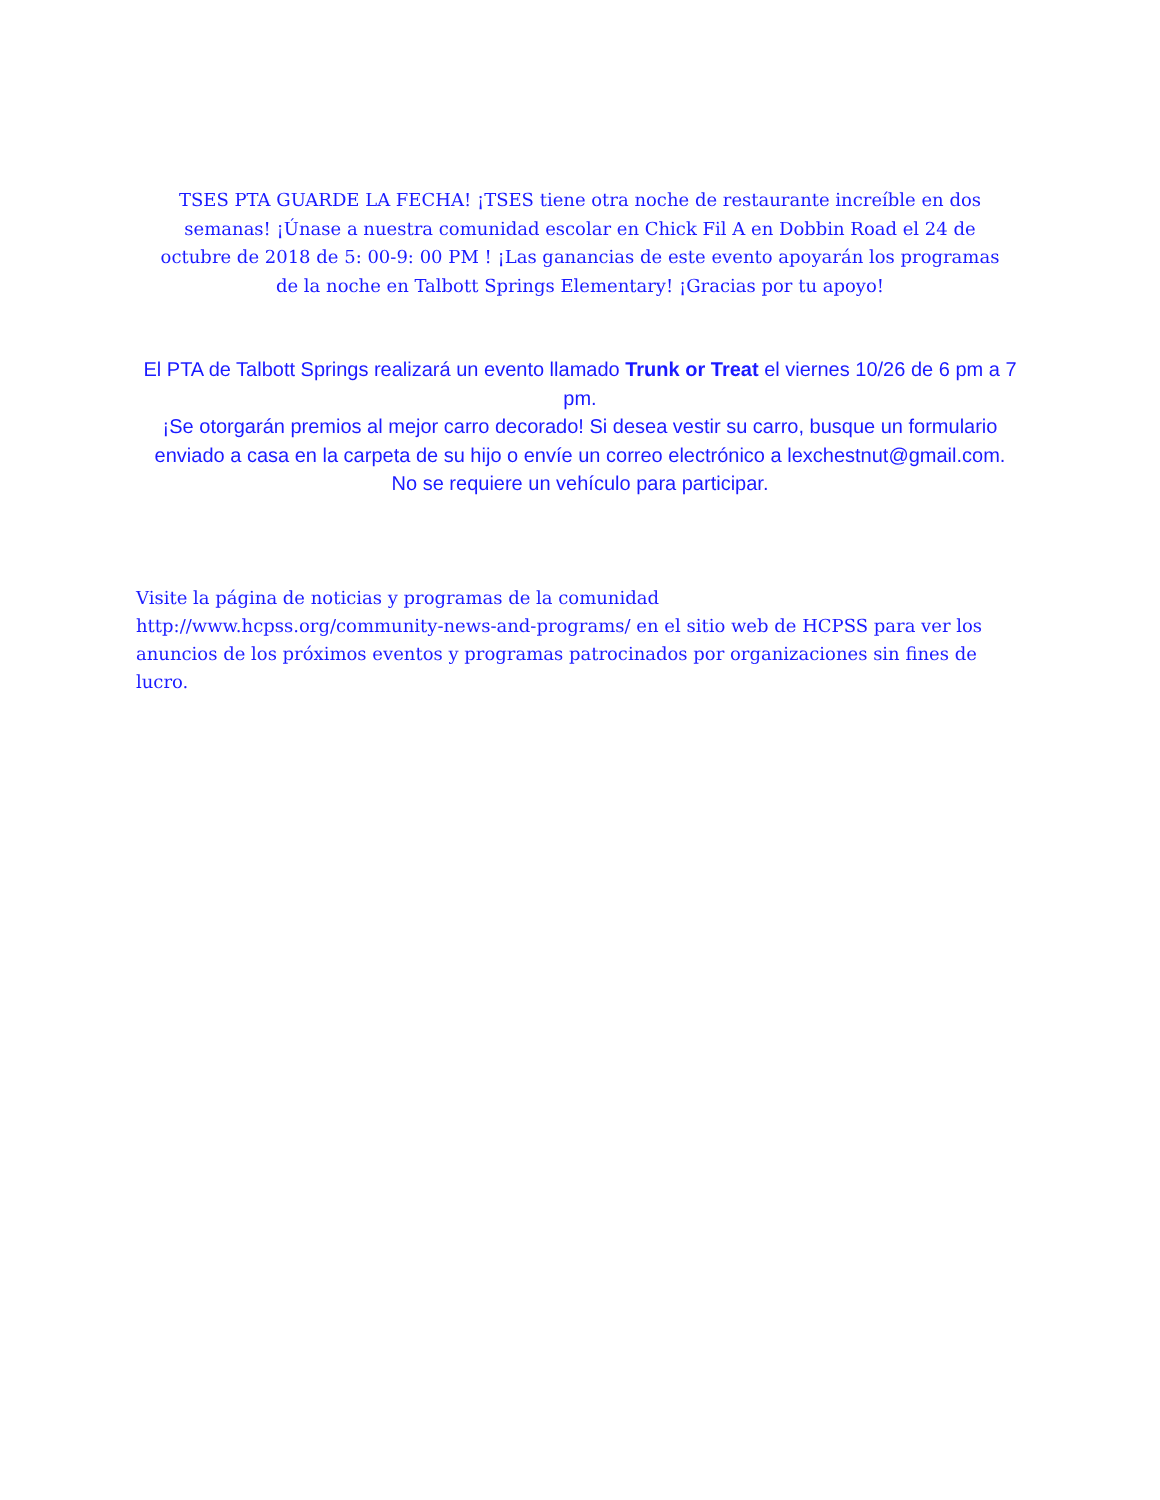TSES PTA GUARDE LA FECHA! ¡TSES tiene otra noche de restaurante increíble en dos semanas! ¡Únase a nuestra comunidad escolar en Chick Fil A en Dobbin Road el 24 de octubre de 2018 de 5: 00-9: 00 PM ! ¡Las ganancias de este evento apoyarán los programas de la noche en Talbott Springs Elementary! ¡Gracias por tu apoyo!
El PTA de Talbott Springs realizará un evento llamado Trunk or Treat el viernes 10/26 de 6 pm a 7 pm.
¡Se otorgarán premios al mejor carro decorado! Si desea vestir su carro, busque un formulario enviado a casa en la carpeta de su hijo o envíe un correo electrónico a lexchestnut@gmail.com.
No se requiere un vehículo para participar.
Visite la página de noticias y programas de la comunidad
http://www.hcpss.org/community-news-and-programs/ en el sitio web de HCPSS para ver los anuncios de los próximos eventos y programas patrocinados por organizaciones sin fines de lucro.